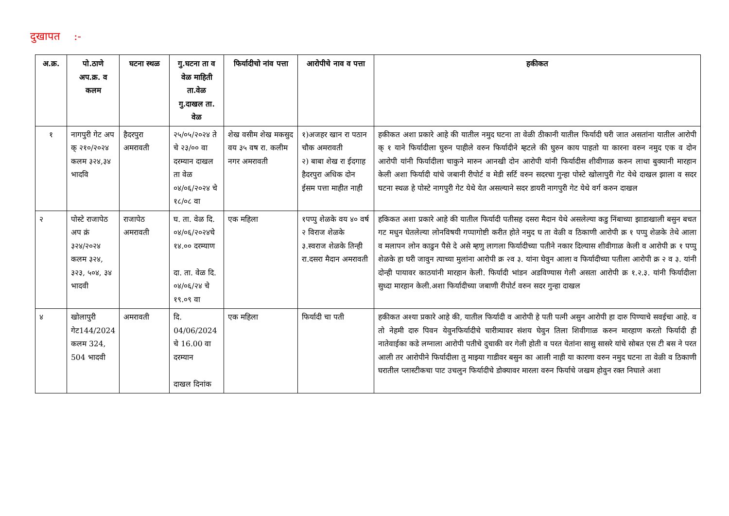दुखापत :-
| अ.क्र. | पो.ठाणे अप.क्र. व कलम | घटना स्थळ | गु.घटना ता व वेळ माहिती ता.वेळ गु.दाखल ता. वेळ | फिर्यादीचो नांव पत्ता | आरोपीचे नाव व पत्ता | हकीकत |
| --- | --- | --- | --- | --- | --- | --- |
| १ | नागपुरी गेट अप क् २१०/२०२४ कलम ३२४,३४ भादवि | हैदरपुरा अमरावती | २५/०५/२०२४ ते चे २३/०० वा दरम्यान दाखल ता वेळ ०४/०६/२०२४ चे १८/०८ वा | शेख वसीम शेख मकसुद वय ३५ वष रा. कलीम नगर अमरावती | १)अजहर खान रा पठान चौक अमरावती २) बाबा शेख रा ईदगाह हैदरपुरा अधिक दोन ईसम पत्ता माहीत नाही | हकीकत अशा प्रकारे आहे की यातील नमुद घटना ता वेळी ठीकानी यातील फिर्यादी घरी जात असतांना यातील आरोपी क् १ याने फिर्यादीला घुरुन पाहीले वरुन फिर्यादीने म्हटले की घुरुन काय पाहतो या कारना वरुन नमुद एक व दोन आरोपी यांनी फिर्यादीला चाकुने मारुन आनखी दोन आरोपी यांनी फिर्यादीस शीवीगाळ करुन लाथा बुक्यानी मारहान केली अशा फिर्यादी यांचे जबानी रीपोर्ट व मेडी सर्टि वरुन सदरचा गुन्हा पोस्टे खोलापुरी गेट येथे दाखल झाला व सदर घटना स्थळ हे पोस्टे नागपुरी गेट येथे येत असल्याने सदर डायरी नागपुरी गेट येथे वर्ग करुन दाखल |
| २ | पोस्टे राजापेठ अप क्रं ३२४/२०२४ कलम ३२४, ३२३, ५०४, ३४ भादवी | राजापेठ अमरावती | घ. ता. वेळ दि. ०४/०६/२०२४चे १४.०० दरम्याण दा. ता. वेळ दि. ०४/०६/२४ चे १९.०९ वा | एक महिला | १पप्पु शेळके वय ४० वर्ष २ विराज शेळके ३.स्वराज शेळके तिन्ही रा.दसरा मैदान अमरावती | हकिकत अशा प्रकारे आहे की यातील फिर्यादी पतीसह दसरा मैदान येथे असलेल्या कडु निंबाच्या झाडाखाली बसुन बचत गट मधुन घेतलेल्या लोनविषयी गप्पागोष्टी करीत होते नमुद घ ता वेळी व ठिकाणी आरोपी क्र १ पप्पु शेळके तेथे आला व मलापन लोन काढुन पैसे दे असे म्हणु लागला फिर्यादीच्या पतीने नकार दिल्यास शीवीगाळ केली व आरोपी क्र १ पप्पु शेळके हा घरी जावुन त्याच्या मुलांना आरोपी क्र २व ३. यांना घेवुन आला व फिर्यादीच्या पतीला आरोपी क्र २ व ३. यांनी दोन्ही पायावर काठयांनी मारहान केली. फिर्यादी भांडन अडविण्यास गेली असता आरोपी क्र १.२.३. यांनी फिर्यादीला सुध्दा मारहान केली.अशा फिर्यादीच्या जबाणी रीपोर्ट वरुन सदर गुन्हा दाखल |
| ४ | खोलापुरी गेट144/2024 कलम 324, 504 भादवी | अमरावती | दि. 04/06/2024 चे 16.00 वा दरम्यान दाखल दिनांक | एक महिला | फिर्यादी चा पती | हकीकत अश्या प्रकारे आहे की, यातील फिर्यादी व आरोपी हे पती पत्नी असुन आरोपी हा दारु पिण्याचे सवईचा आहे. व तो नेहमी दारु पिवन येवुनफिर्यादीचे चारीत्र्यावर संशय घेवुन तिला शिवीगाळ करुन मारहाण करतो फिर्यादी ही नातेवाईका कडे लग्नाला आरोपी पतीचे दुचाकी वर गेली होती व परत येतांना सासु सासरे यांचे सोबत एस टी बस ने परत आली तर आरोपीने फिर्यादीला तु माझ्या गाडीवर बसुन का आली नाही या कारणा वरुन नमुद घटना ता वेळी व ठिकाणी घरातील प्लास्टीकचा पाट उचलुन फिर्यादीचे डोक्यावर मारला वरुन फिर्याचे जखम होवुन रक्त निघाले अशा |